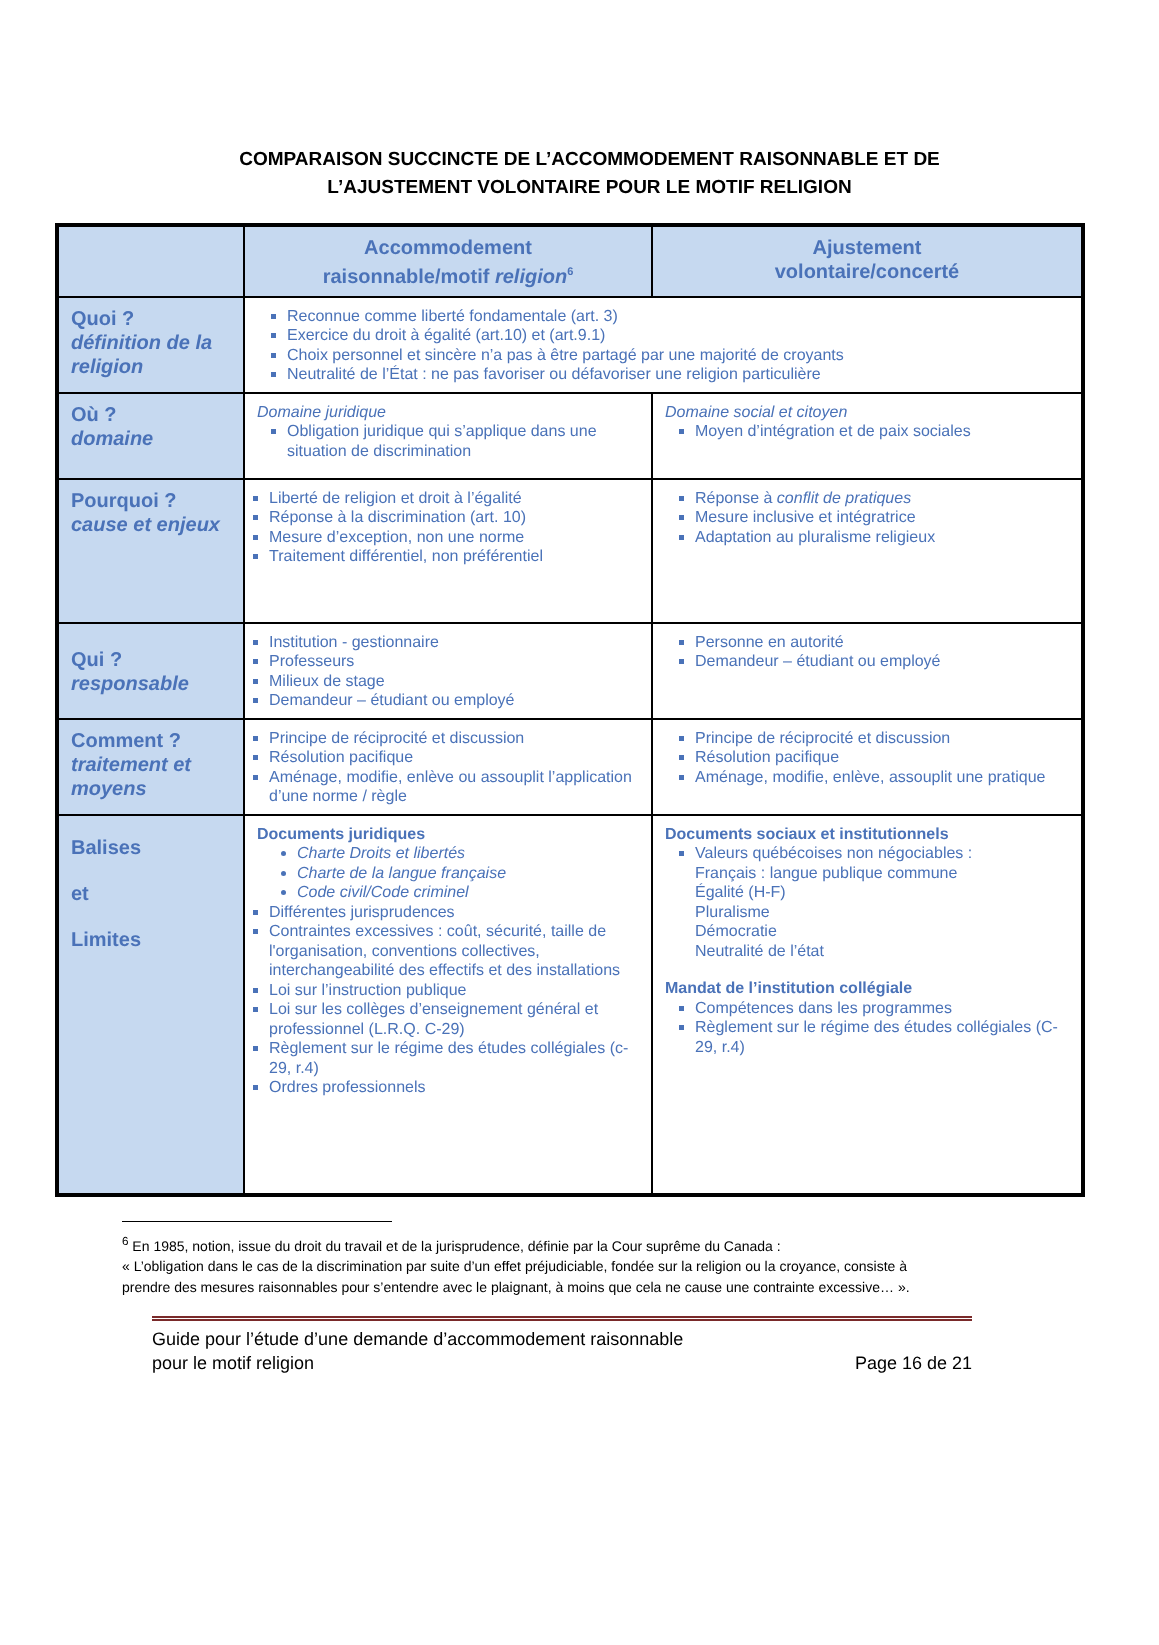COMPARAISON SUCCINCTE DE L’ACCOMMODEMENT RAISONNABLE ET DE
L’AJUSTEMENT VOLONTAIRE POUR LE MOTIF RELIGION
| | Accommodement raisonnable/motif religion<sup>6</sup> | Ajustement volontaire/concerté |
| --- | --- | --- |
| Quoi ? définition de la religion | Reconnue comme liberté fondamentale (art. 3) Exercice du droit à égalité (art.10) et (art.9.1) Choix personnel et sincère n’a pas à être partagé par une majorité de croyants Neutralité de l’État : ne pas favoriser ou défavoriser une religion particulière | |
| Où ? domaine | Domaine juridique Obligation juridique qui s’applique dans une situation de discrimination | Domaine social et citoyen Moyen d’intégration et de paix sociales |
| Pourquoi ? cause et enjeux | Liberté de religion et droit à l’égalité Réponse à la discrimination (art. 10) Mesure d’exception, non une norme Traitement différentiel, non préférentiel | Réponse à conflit de pratiques Mesure inclusive et intégratrice Adaptation au pluralisme religieux |
| Qui ? responsable | Institution - gestionnaire Professeurs Milieux de stage Demandeur – étudiant ou employé | Personne en autorité Demandeur – étudiant ou employé |
| Comment ? traitement et moyens | Principe de réciprocité et discussion Résolution pacifique Aménage, modifie, enlève ou assouplit l’application d’une norme / règle | Principe de réciprocité et discussion Résolution pacifique Aménage, modifie, enlève, assouplit une pratique |
| Balises et Limites | Documents juridiques Charte Droits et libertés Charte de la langue française Code civil/Code criminel Différentes jurisprudences Contraintes excessives : coût, sécurité, taille de l'organisation, conventions collectives, interchangeabilité des effectifs et des installations Loi sur l’instruction publique Loi sur les collèges d’enseignement général et professionnel (L.R.Q. C-29) Règlement sur le régime des études collégiales (c-29, r.4) Ordres professionnels | Documents sociaux et institutionnels Valeurs québécoises non négociables : Français : langue publique commune Égalité (H-F) Pluralisme Démocratie Neutralité de l’état Mandat de l’institution collégiale Compétences dans les programmes Règlement sur le régime des études collégiales (C-29, r.4) |
<sup>6</sup> En 1985, notion, issue du droit du travail et de la jurisprudence, définie par la Cour suprême du Canada :
« L’obligation dans le cas de la discrimination par suite d’un effet préjudiciable, fondée sur la religion ou la croyance, consiste à prendre des mesures raisonnables pour s’entendre avec le plaignant, à moins que cela ne cause une contrainte excessive… ».
Guide pour l’étude d’une demande d’accommodement raisonnable
pour le motif religion Page 16 de 21